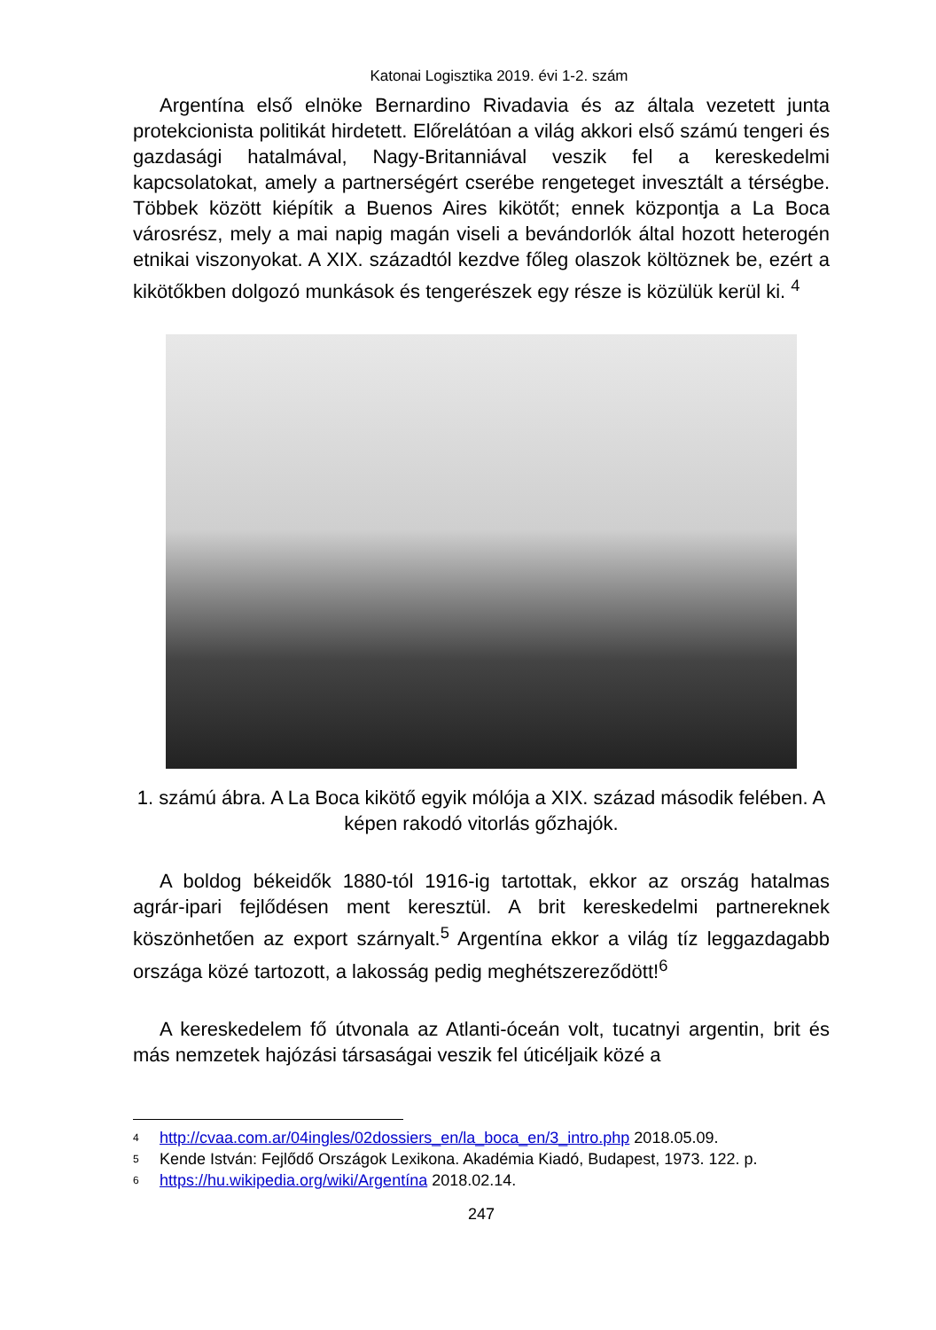Katonai Logisztika 2019. évi 1-2. szám
Argentína első elnöke Bernardino Rivadavia és az általa vezetett junta protekcionista politikát hirdetett. Előrelátóan a világ akkori első számú tengeri és gazdasági hatalmával, Nagy-Britanniával veszik fel a kereskedelmi kapcsolatokat, amely a partnerségért cserébe rengeteget invesztált a térségbe. Többek között kiépítik a Buenos Aires kikötőt; ennek központja a La Boca városrész, mely a mai napig magán viseli a bevándorlók által hozott heterogén etnikai viszonyokat. A XIX. századtól kezdve főleg olaszok költöznek be, ezért a kikötőkben dolgozó munkások és tengerészek egy része is közülük kerül ki. <sup>4</sup>
1. számú ábra. A La Boca kikötő egyik mólója a XIX. század második felében. A képen rakodó vitorlás gőzhajók.
A boldog békeidők 1880-tól 1916-ig tartottak, ekkor az ország hatalmas agrár-ipari fejlődésen ment keresztül. A brit kereskedelmi partnereknek köszönhetően az export szárnyalt.<sup>5</sup> Argentína ekkor a világ tíz leggazdagabb országa közé tartozott, a lakosság pedig meghétszereződött!<sup>6</sup>
A kereskedelem fő útvonala az Atlanti-óceán volt, tucatnyi argentin, brit és más nemzetek hajózási társaságai veszik fel úticéljaik közé a
4 http://cvaa.com.ar/04ingles/02dossiers_en/la_boca_en/3_intro.php 2018.05.09.
5 Kende István: Fejlődő Országok Lexikona. Akadémia Kiadó, Budapest, 1973. 122. p.
6 https://hu.wikipedia.org/wiki/Argentína 2018.02.14.
247